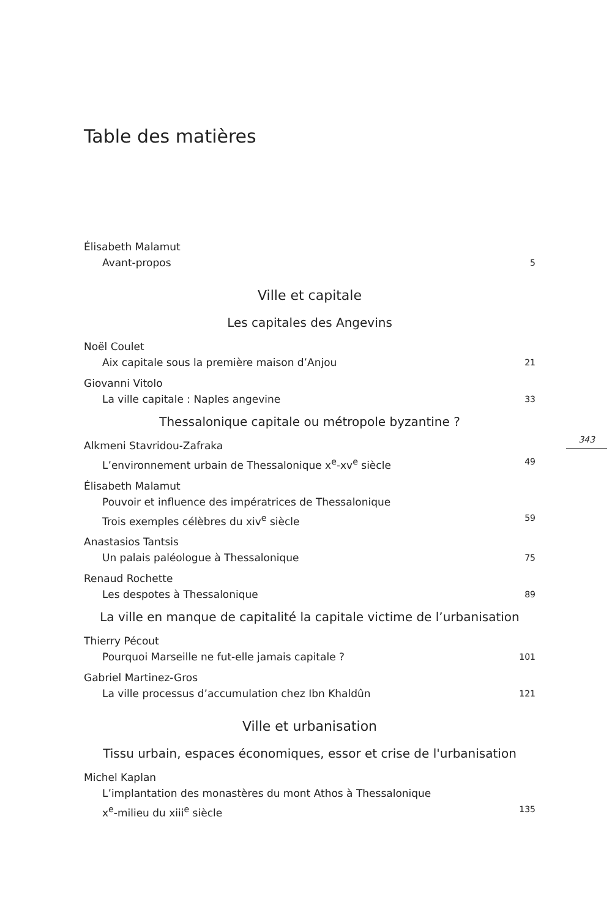Table des matières
Élisabeth Malamut
Avant-propos 5
Ville et capitale
Les capitales des Angevins
Noël Coulet
Aix capitale sous la première maison d’Anjou 21
Giovanni Vitolo
La ville capitale : Naples angevine 33
Thessalonique capitale ou métropole byzantine ?
Alkmeni Stavridou-Zafraka
L’environnement urbain de Thessalonique x<sup>e</sup>-xv<sup>e</sup> siècle 49
Élisabeth Malamut
Pouvoir et influence des impératrices de Thessalonique
Trois exemples célèbres du xiv<sup>e</sup> siècle 59
Anastasios Tantsis
Un palais paléologue à Thessalonique 75
Renaud Rochette
Les despotes à Thessalonique 89
La ville en manque de capitalité la capitale victime de l’urbanisation
Thierry Pécout
Pourquoi Marseille ne fut-elle jamais capitale ? 101
Gabriel Martinez-Gros
La ville processus d’accumulation chez Ibn Khaldûn 121
Ville et urbanisation
Tissu urbain, espaces économiques, essor et crise de l'urbanisation
Michel Kaplan
L’implantation des monastères du mont Athos à Thessalonique
x<sup>e</sup>-milieu du xiii<sup>e</sup> siècle 135
343